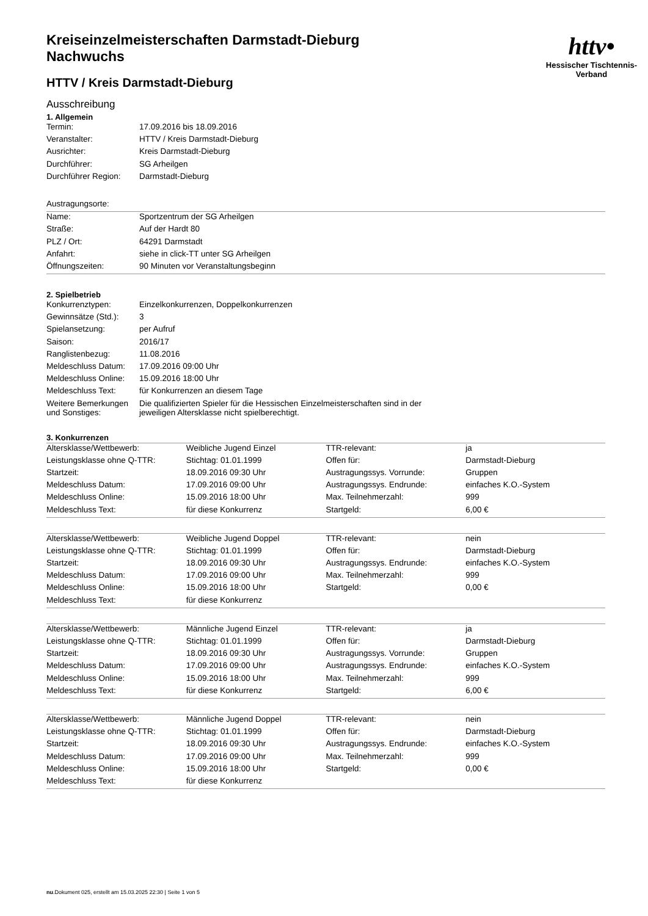httv•
Hessischer Tischtennis-Verband
Kreiseinzelmeisterschaften Darmstadt-Dieburg
Nachwuchs
HTTV / Kreis Darmstadt-Dieburg
Ausschreibung
1. Allgemein
| Termin: | 17.09.2016 bis 18.09.2016 |
| Veranstalter: | HTTV / Kreis Darmstadt-Dieburg |
| Ausrichter: | Kreis Darmstadt-Dieburg |
| Durchführer: | SG Arheilgen |
| Durchführer Region: | Darmstadt-Dieburg |
| Austragungsorte: | |
| Name: | Sportzentrum der SG Arheilgen |
| Straße: | Auf der Hardt 80 |
| PLZ / Ort: | 64291 Darmstadt |
| Anfahrt: | siehe in click-TT unter SG Arheilgen |
| Öffnungszeiten: | 90 Minuten vor Veranstaltungsbeginn |
2. Spielbetrieb
| Konkurrenztypen: | Einzelkonkurrenzen, Doppelkonkurrenzen |
| Gewinnsätze (Std.): | 3 |
| Spielansetzung: | per Aufruf |
| Saison: | 2016/17 |
| Ranglistenbezug: | 11.08.2016 |
| Meldeschluss Datum: | 17.09.2016 09:00 Uhr |
| Meldeschluss Online: | 15.09.2016 18:00 Uhr |
| Meldeschluss Text: | für Konkurrenzen an diesem Tage |
| Weitere Bemerkungen und Sonstiges: | Die qualifizierten Spieler für die Hessischen Einzelmeisterschaften sind in der jeweiligen Altersklasse nicht spielberechtigt. |
3. Konkurrenzen
| Altersklasse/Wettbewerb: | Weibliche Jugend Einzel | TTR-relevant: | ja |
| Leistungsklasse ohne Q-TTR: | Stichtag: 01.01.1999 | Offen für: | Darmstadt-Dieburg |
| Startzeit: | 18.09.2016 09:30 Uhr | Austragungssys. Vorrunde: | Gruppen |
| Meldeschluss Datum: | 17.09.2016 09:00 Uhr | Austragungssys. Endrunde: | einfaches K.O.-System |
| Meldeschluss Online: | 15.09.2016 18:00 Uhr | Max. Teilnehmerzahl: | 999 |
| Meldeschluss Text: | für diese Konkurrenz | Startgeld: | 6,00 € |
| Altersklasse/Wettbewerb: | Weibliche Jugend Doppel | TTR-relevant: | nein |
| Leistungsklasse ohne Q-TTR: | Stichtag: 01.01.1999 | Offen für: | Darmstadt-Dieburg |
| Startzeit: | 18.09.2016 09:30 Uhr | Austragungssys. Endrunde: | einfaches K.O.-System |
| Meldeschluss Datum: | 17.09.2016 09:00 Uhr | Max. Teilnehmerzahl: | 999 |
| Meldeschluss Online: | 15.09.2016 18:00 Uhr | Startgeld: | 0,00 € |
| Meldeschluss Text: | für diese Konkurrenz | | |
| Altersklasse/Wettbewerb: | Männliche Jugend Einzel | TTR-relevant: | ja |
| Leistungsklasse ohne Q-TTR: | Stichtag: 01.01.1999 | Offen für: | Darmstadt-Dieburg |
| Startzeit: | 18.09.2016 09:30 Uhr | Austragungssys. Vorrunde: | Gruppen |
| Meldeschluss Datum: | 17.09.2016 09:00 Uhr | Austragungssys. Endrunde: | einfaches K.O.-System |
| Meldeschluss Online: | 15.09.2016 18:00 Uhr | Max. Teilnehmerzahl: | 999 |
| Meldeschluss Text: | für diese Konkurrenz | Startgeld: | 6,00 € |
| Altersklasse/Wettbewerb: | Männliche Jugend Doppel | TTR-relevant: | nein |
| Leistungsklasse ohne Q-TTR: | Stichtag: 01.01.1999 | Offen für: | Darmstadt-Dieburg |
| Startzeit: | 18.09.2016 09:30 Uhr | Austragungssys. Endrunde: | einfaches K.O.-System |
| Meldeschluss Datum: | 17.09.2016 09:00 Uhr | Max. Teilnehmerzahl: | 999 |
| Meldeschluss Online: | 15.09.2016 18:00 Uhr | Startgeld: | 0,00 € |
| Meldeschluss Text: | für diese Konkurrenz | | |
nu.Dokument 025, erstellt am 15.03.2025 22:30 | Seite 1 von 5